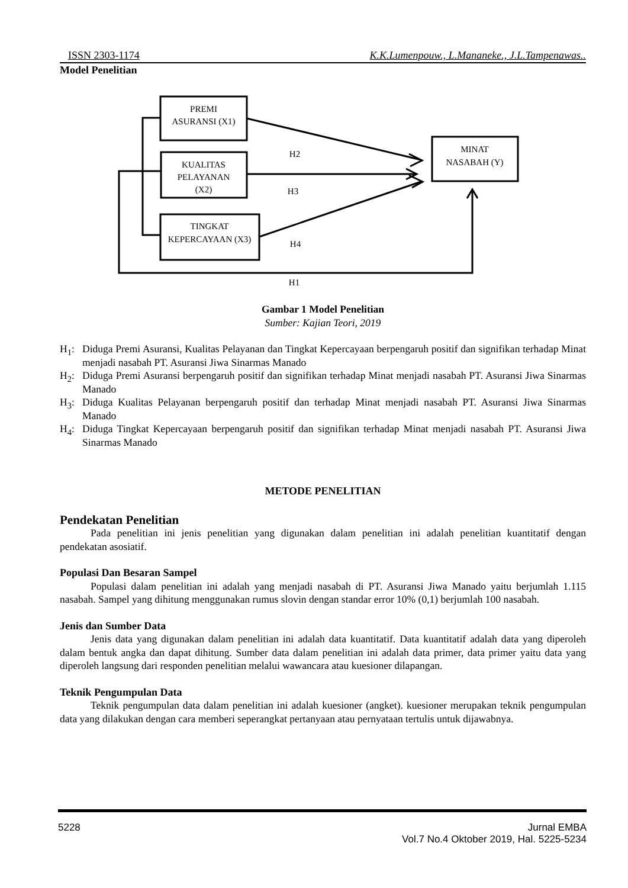ISSN 2303-1174 K.K.Lumenpouw., L.Mananeke., J.L.Tampenawas..
Model Penelitian
PREMI
ASURANSI (X1)
KUALITAS
PELAYANAN
(X2)
TINGKAT
KEPERCAYAAN (X3)
MINAT
NASABAH (Y)
H2
H3
H4
H1
Gambar 1 Model Penelitian
Sumber: Kajian Teori, 2019
H<sub>1</sub>: Diduga Premi Asuransi, Kualitas Pelayanan dan Tingkat Kepercayaan berpengaruh positif dan signifikan terhadap Minat menjadi nasabah PT. Asuransi Jiwa Sinarmas Manado
H<sub>2</sub>: Diduga Premi Asuransi berpengaruh positif dan signifikan terhadap Minat menjadi nasabah PT. Asuransi Jiwa Sinarmas Manado
H<sub>3</sub>: Diduga Kualitas Pelayanan berpengaruh positif dan terhadap Minat menjadi nasabah PT. Asuransi Jiwa Sinarmas Manado
H<sub>4</sub>: Diduga Tingkat Kepercayaan berpengaruh positif dan signifikan terhadap Minat menjadi nasabah PT. Asuransi Jiwa Sinarmas Manado
METODE PENELITIAN
Pendekatan Penelitian
Pada penelitian ini jenis penelitian yang digunakan dalam penelitian ini adalah penelitian kuantitatif dengan pendekatan asosiatif.
Populasi Dan Besaran Sampel
Populasi dalam penelitian ini adalah yang menjadi nasabah di PT. Asuransi Jiwa Manado yaitu berjumlah 1.115 nasabah. Sampel yang dihitung menggunakan rumus slovin dengan standar error 10% (0,1) berjumlah 100 nasabah.
Jenis dan Sumber Data
Jenis data yang digunakan dalam penelitian ini adalah data kuantitatif. Data kuantitatif adalah data yang diperoleh dalam bentuk angka dan dapat dihitung. Sumber data dalam penelitian ini adalah data primer, data primer yaitu data yang diperoleh langsung dari responden penelitian melalui wawancara atau kuesioner dilapangan.
Teknik Pengumpulan Data
Teknik pengumpulan data dalam penelitian ini adalah kuesioner (angket). kuesioner merupakan teknik pengumpulan data yang dilakukan dengan cara memberi seperangkat pertanyaan atau pernyataan tertulis untuk dijawabnya.
5228 Jurnal EMBA
Vol.7 No.4 Oktober 2019, Hal. 5225-5234